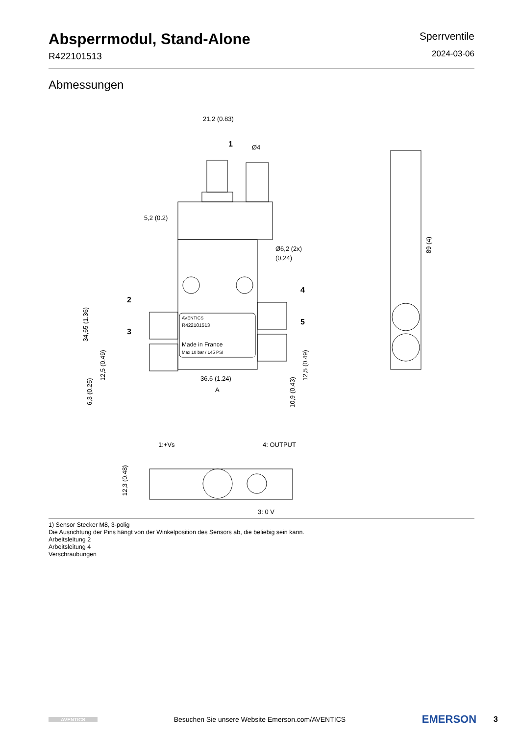Absperrmodul, Stand-Alone
R422101513
Sperrventile
2024-03-06
Abmessungen
21,2 (0.83)
1
Ø4
5,2 (0.2)
Ø6,2 (2x)
(0,24)
2
3
4
5
AVENTICS
R422101513
Made in France
Max 10 bar / 145 PSI
36.6 (1.24)
A
34,65 (1.36)
89 (4)
12,5 (0.49)
6,3 (0.25)
12,5 (0.49)
10,9 (0.43)
1:+Vs
4: OUTPUT
3: 0 V
12,3 (0.48)
1) Sensor Stecker M8, 3-polig
Die Ausrichtung der Pins hängt von der Winkelposition des Sensors ab, die beliebig sein kann.
Arbeitsleitung 2
Arbeitsleitung 4
Verschraubungen
AVENTICS
Besuchen Sie unsere Website Emerson.com/AVENTICS
EMERSON
3